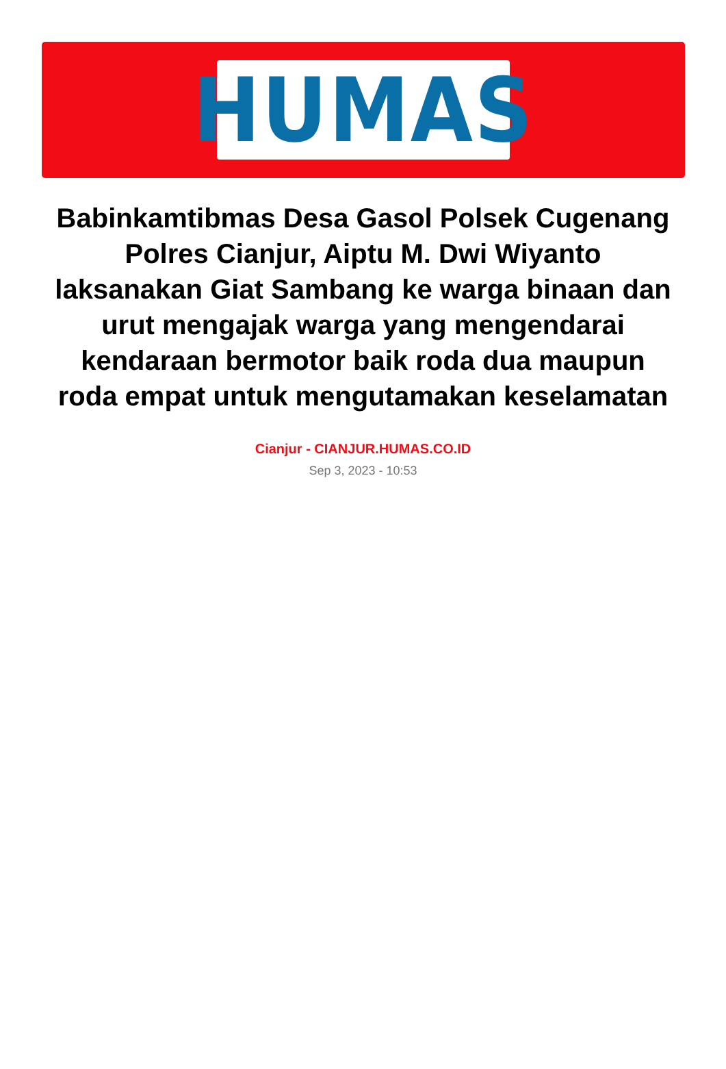HUMAS
Babinkamtibmas Desa Gasol Polsek Cugenang Polres Cianjur, Aiptu M. Dwi Wiyanto laksanakan Giat Sambang ke warga binaan dan urut mengajak warga yang mengendarai kendaraan bermotor baik roda dua maupun roda empat untuk mengutamakan keselamatan
Cianjur - CIANJUR.HUMAS.CO.ID
Sep 3, 2023 - 10:53